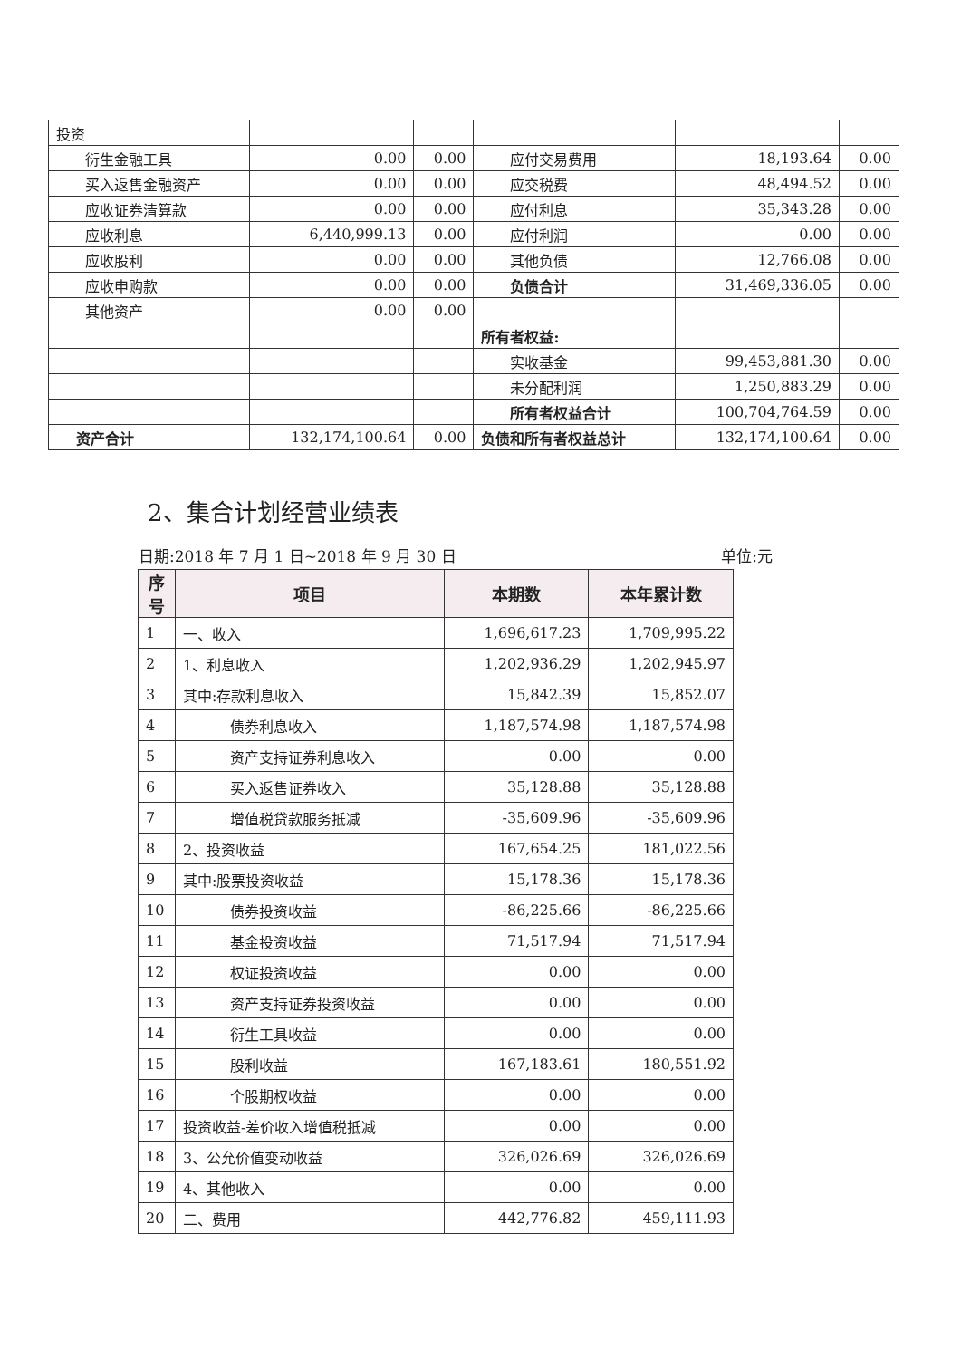| 投资 | | | | | |
| 衍生金融工具 | 0.00 | 0.00 | 应付交易费用 | 18,193.64 | 0.00 |
| 买入返售金融资产 | 0.00 | 0.00 | 应交税费 | 48,494.52 | 0.00 |
| 应收证券清算款 | 0.00 | 0.00 | 应付利息 | 35,343.28 | 0.00 |
| 应收利息 | 6,440,999.13 | 0.00 | 应付利润 | 0.00 | 0.00 |
| 应收股利 | 0.00 | 0.00 | 其他负债 | 12,766.08 | 0.00 |
| 应收申购款 | 0.00 | 0.00 | 负债合计 | 31,469,336.05 | 0.00 |
| 其他资产 | 0.00 | 0.00 | | | |
| | | | 所有者权益: | | |
| | | | 实收基金 | 99,453,881.30 | 0.00 |
| | | | 未分配利润 | 1,250,883.29 | 0.00 |
| | | | 所有者权益合计 | 100,704,764.59 | 0.00 |
| 资产合计 | 132,174,100.64 | 0.00 | 负债和所有者权益总计 | 132,174,100.64 | 0.00 |
2、集合计划经营业绩表
日期:2018 年 7 月 1 日~2018 年 9 月 30 日 单位:元
| 序号 | 项目 | 本期数 | 本年累计数 |
| --- | --- | --- | --- |
| 1 | 一、收入 | 1,696,617.23 | 1,709,995.22 |
| 2 | 1、利息收入 | 1,202,936.29 | 1,202,945.97 |
| 3 | 其中:存款利息收入 | 15,842.39 | 15,852.07 |
| 4 | 债券利息收入 | 1,187,574.98 | 1,187,574.98 |
| 5 | 资产支持证券利息收入 | 0.00 | 0.00 |
| 6 | 买入返售证券收入 | 35,128.88 | 35,128.88 |
| 7 | 增值税贷款服务抵减 | -35,609.96 | -35,609.96 |
| 8 | 2、投资收益 | 167,654.25 | 181,022.56 |
| 9 | 其中:股票投资收益 | 15,178.36 | 15,178.36 |
| 10 | 债券投资收益 | -86,225.66 | -86,225.66 |
| 11 | 基金投资收益 | 71,517.94 | 71,517.94 |
| 12 | 权证投资收益 | 0.00 | 0.00 |
| 13 | 资产支持证券投资收益 | 0.00 | 0.00 |
| 14 | 衍生工具收益 | 0.00 | 0.00 |
| 15 | 股利收益 | 167,183.61 | 180,551.92 |
| 16 | 个股期权收益 | 0.00 | 0.00 |
| 17 | 投资收益-差价收入增值税抵减 | 0.00 | 0.00 |
| 18 | 3、公允价值变动收益 | 326,026.69 | 326,026.69 |
| 19 | 4、其他收入 | 0.00 | 0.00 |
| 20 | 二、费用 | 442,776.82 | 459,111.93 |